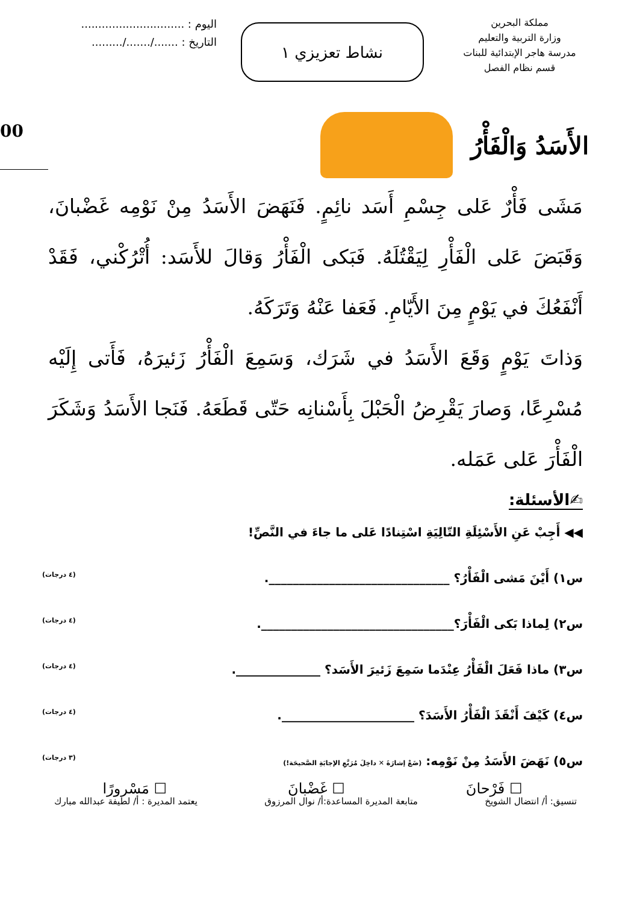مملكة البحرين
وزارة التربية والتعليم
مدرسة هاجر الإبتدائية للبنات
قسم نظام الفصل
نشاط تعزيزي ١
اليوم : ..............................
التاريخ : ......./......./.........
الأَسَدُ وَالْفَأْرُ
00
مَشَى فَأْرٌ عَلى جِسْمِ أَسَد نائِمٍ. فَنَهَضَ الأَسَدُ مِنْ نَوْمِه غَضْبانَ، وَقَبَضَ عَلى الْفَأْرِ لِيَقْتُلَهُ. فَبَكى الْفَأْرُ وَقالَ للأَسَد: أُتْرُكْني، فَقَدْ أَنْفَعُكَ في يَوْمٍ مِنَ الأَيّامِ. فَعَفا عَنْهُ وَتَرَكَهُ.
وَذاتَ يَوْمٍ وَقَعَ الأَسَدُ في شَرَك، وَسَمِعَ الْفَأْرُ زَئيرَهُ، فَأَتى إِلَيْه مُسْرِعًا، وَصارَ يَقْرِضُ الْحَبْلَ بِأَسْنانِه حَتّى قَطَعَهُ. فَنَجا الأَسَدُ وَشَكَرَ الْفَأْرَ عَلى عَمَله.
✍الأسئلة:
◀◀ أَجِبْ عَنِ الأَسْئِلَةِ التّالِيَةِ اسْتِنادًا عَلى ما جاءَ في النَّصِّ!
س١) أَيْنَ مَشى الْفَأْرُ؟ ______________________________. (٤ درجات)
س٢) لِماذا بَكى الْفَأْرَ؟________________________________. (٤ درجات)
س٣) ماذا فَعَلَ الْفَأْرُ عِنْدَما سَمِعَ زَئيرَ الأَسَد؟ ______________. (٤ درجات)
س٤) كَيْفَ أَنْقَذَ الْفَأْرُ الأَسَدَ؟ ______________________. (٤ درجات)
س٥) نَهَضَ الأَسَدُ مِنْ نَوْمِه: (ضَعْ إشارَةَ ✕ داخِلَ مُرَبَّعِ الإجابَةِ الصَّحيحَة!) (٣ درجات)
☐ فَرْحانَ ☐ غَضْبانَ ☐ مَسْرورًا
تنسيق: أ/ انتضال الشويخ متابعة المديرة المساعدة:أ/ نوال المرزوق يعتمد المديرة : أ/ لطيفة عبدالله مبارك